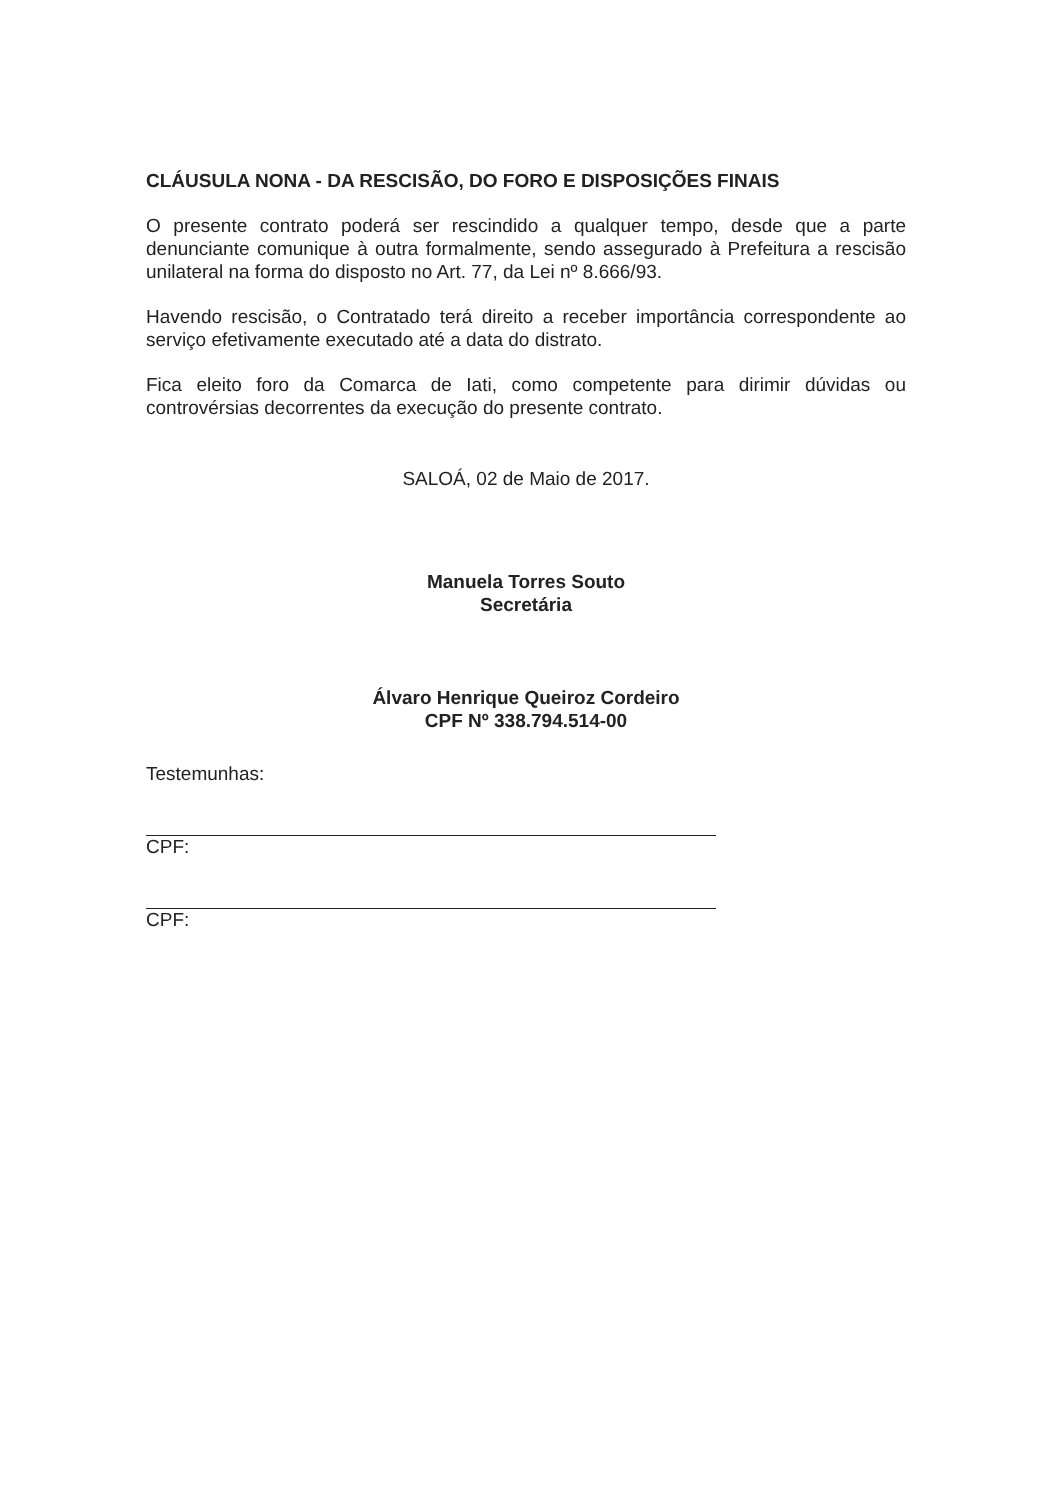CLÁUSULA NONA - DA RESCISÃO, DO FORO E DISPOSIÇÕES FINAIS
O presente contrato poderá ser rescindido a qualquer tempo, desde que a parte denunciante comunique à outra formalmente, sendo assegurado à Prefeitura a rescisão unilateral na forma do disposto no Art. 77, da Lei nº 8.666/93.
Havendo rescisão, o Contratado terá direito a receber importância correspondente ao serviço efetivamente executado até a data do distrato.
Fica eleito foro da Comarca de Iati, como competente para dirimir dúvidas ou controvérsias decorrentes da execução do presente contrato.
SALOÁ, 02 de Maio de 2017.
Manuela Torres Souto
Secretária
Álvaro Henrique Queiroz Cordeiro
CPF Nº 338.794.514-00
Testemunhas:
CPF:
CPF: